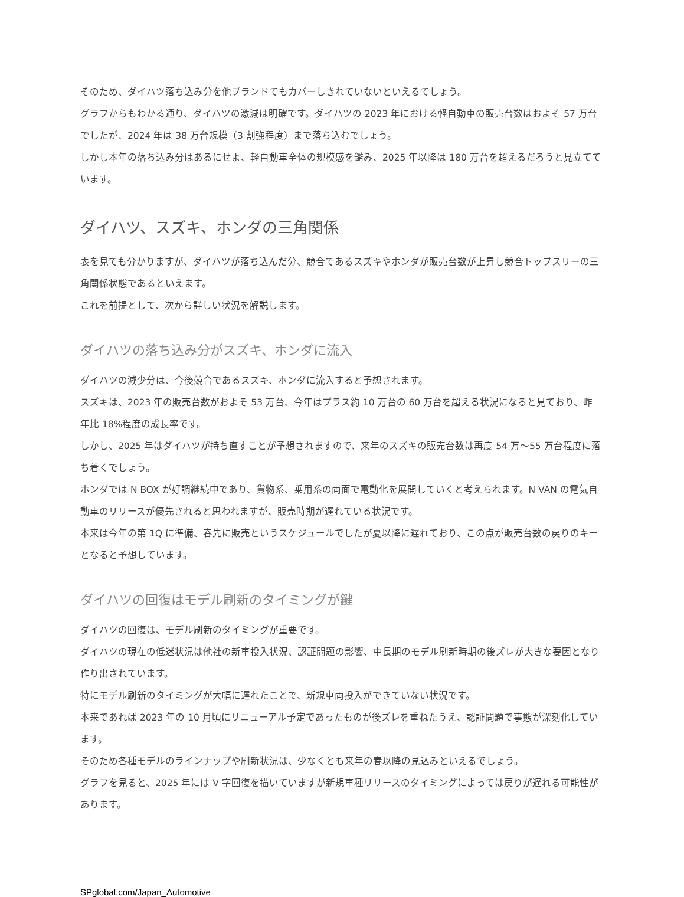そのため、ダイハツ落ち込み分を他ブランドでもカバーしきれていないといえるでしょう。
グラフからもわかる通り、ダイハツの激減は明確です。ダイハツの 2023 年における軽自動車の販売台数はおよそ 57 万台でしたが、2024 年は 38 万台規模（3 割強程度）まで落ち込むでしょう。
しかし本年の落ち込み分はあるにせよ、軽自動車全体の規模感を鑑み、2025 年以降は 180 万台を超えるだろうと見立てています。
ダイハツ、スズキ、ホンダの三角関係
表を見ても分かりますが、ダイハツが落ち込んだ分、競合であるスズキやホンダが販売台数が上昇し競合トップスリーの三角関係状態であるといえます。
これを前提として、次から詳しい状況を解説します。
ダイハツの落ち込み分がスズキ、ホンダに流入
ダイハツの減少分は、今後競合であるスズキ、ホンダに流入すると予想されます。
スズキは、2023 年の販売台数がおよそ 53 万台、今年はプラス約 10 万台の 60 万台を超える状況になると見ており、昨年比 18%程度の成長率です。
しかし、2025 年はダイハツが持ち直すことが予想されますので、来年のスズキの販売台数は再度 54 万〜55 万台程度に落ち着くでしょう。
ホンダでは N BOX が好調継続中であり、貨物系、乗用系の両面で電動化を展開していくと考えられます。N VAN の電気自動車のリリースが優先されると思われますが、販売時期が遅れている状況です。
本来は今年の第 1Q に準備、春先に販売というスケジュールでしたが夏以降に遅れており、この点が販売台数の戻りのキーとなると予想しています。
ダイハツの回復はモデル刷新のタイミングが鍵
ダイハツの回復は、モデル刷新のタイミングが重要です。
ダイハツの現在の低迷状況は他社の新車投入状況、認証問題の影響、中長期のモデル刷新時期の後ズレが大きな要因となり作り出されています。
特にモデル刷新のタイミングが大幅に遅れたことで、新規車両投入ができていない状況です。
本来であれば 2023 年の 10 月頃にリニューアル予定であったものが後ズレを重ねたうえ、認証問題で事態が深刻化しています。
そのため各種モデルのラインナップや刷新状況は、少なくとも来年の春以降の見込みといえるでしょう。
グラフを見ると、2025 年には V 字回復を描いていますが新規車種リリースのタイミングによっては戻りが遅れる可能性があります。
SPglobal.com/Japan_Automotive